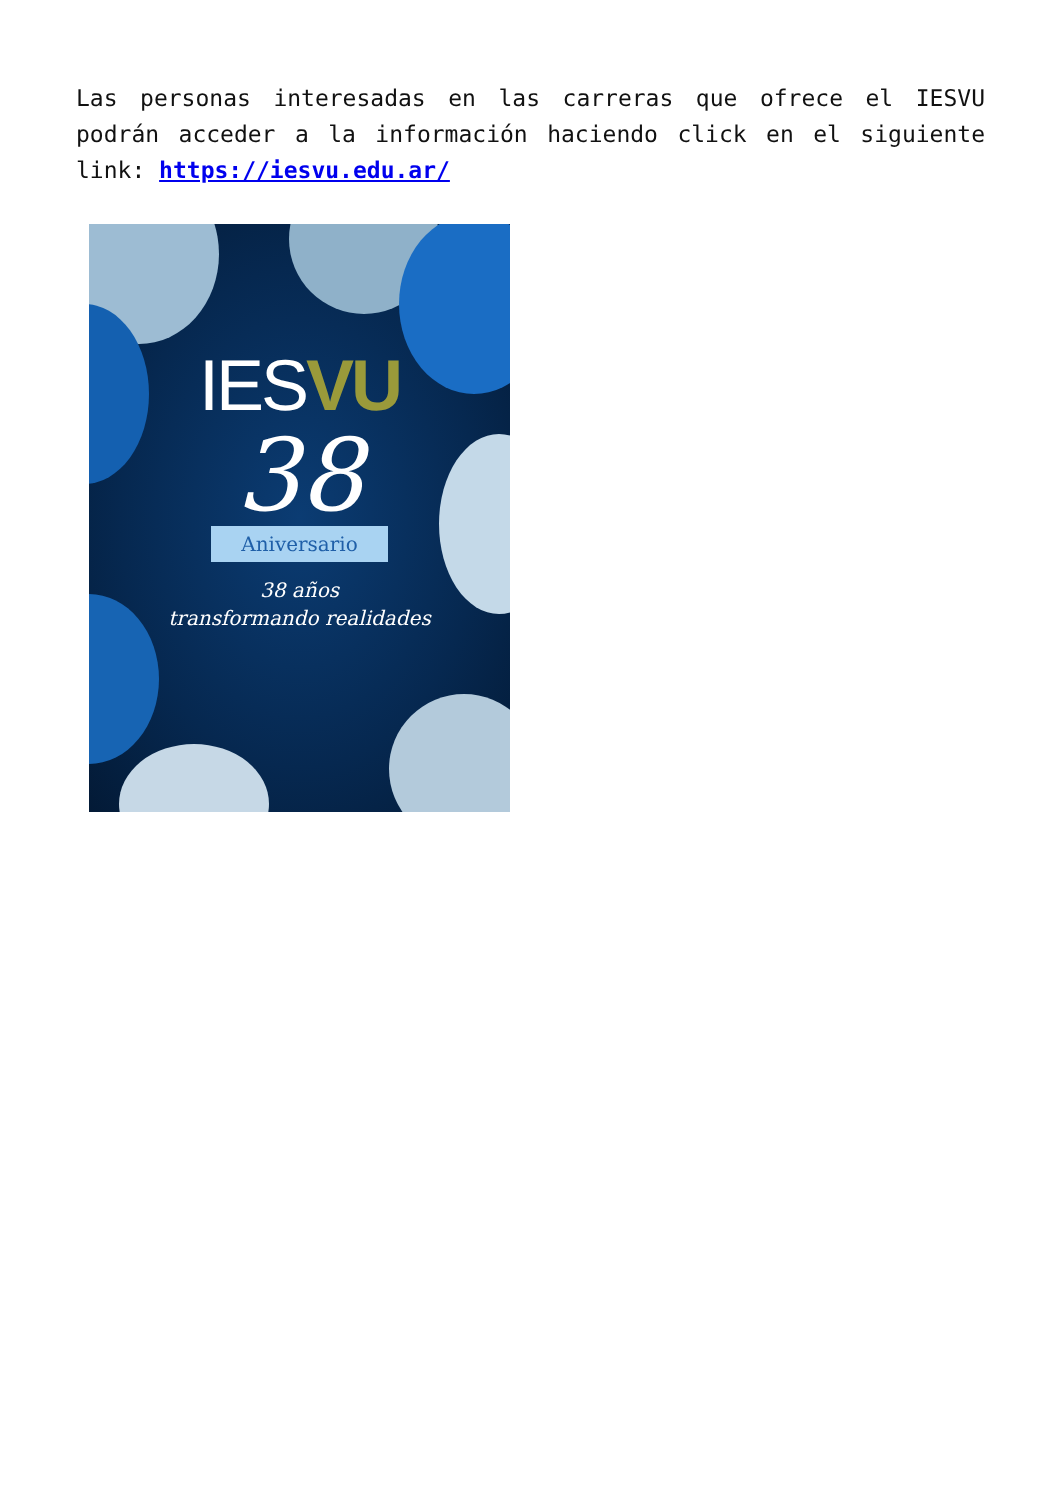Las personas interesadas en las carreras que ofrece el IESVU podrán acceder a la información haciendo click en el siguiente link: https://iesvu.edu.ar/
IESVU
38
Aniversario
38 años
transformando realidades